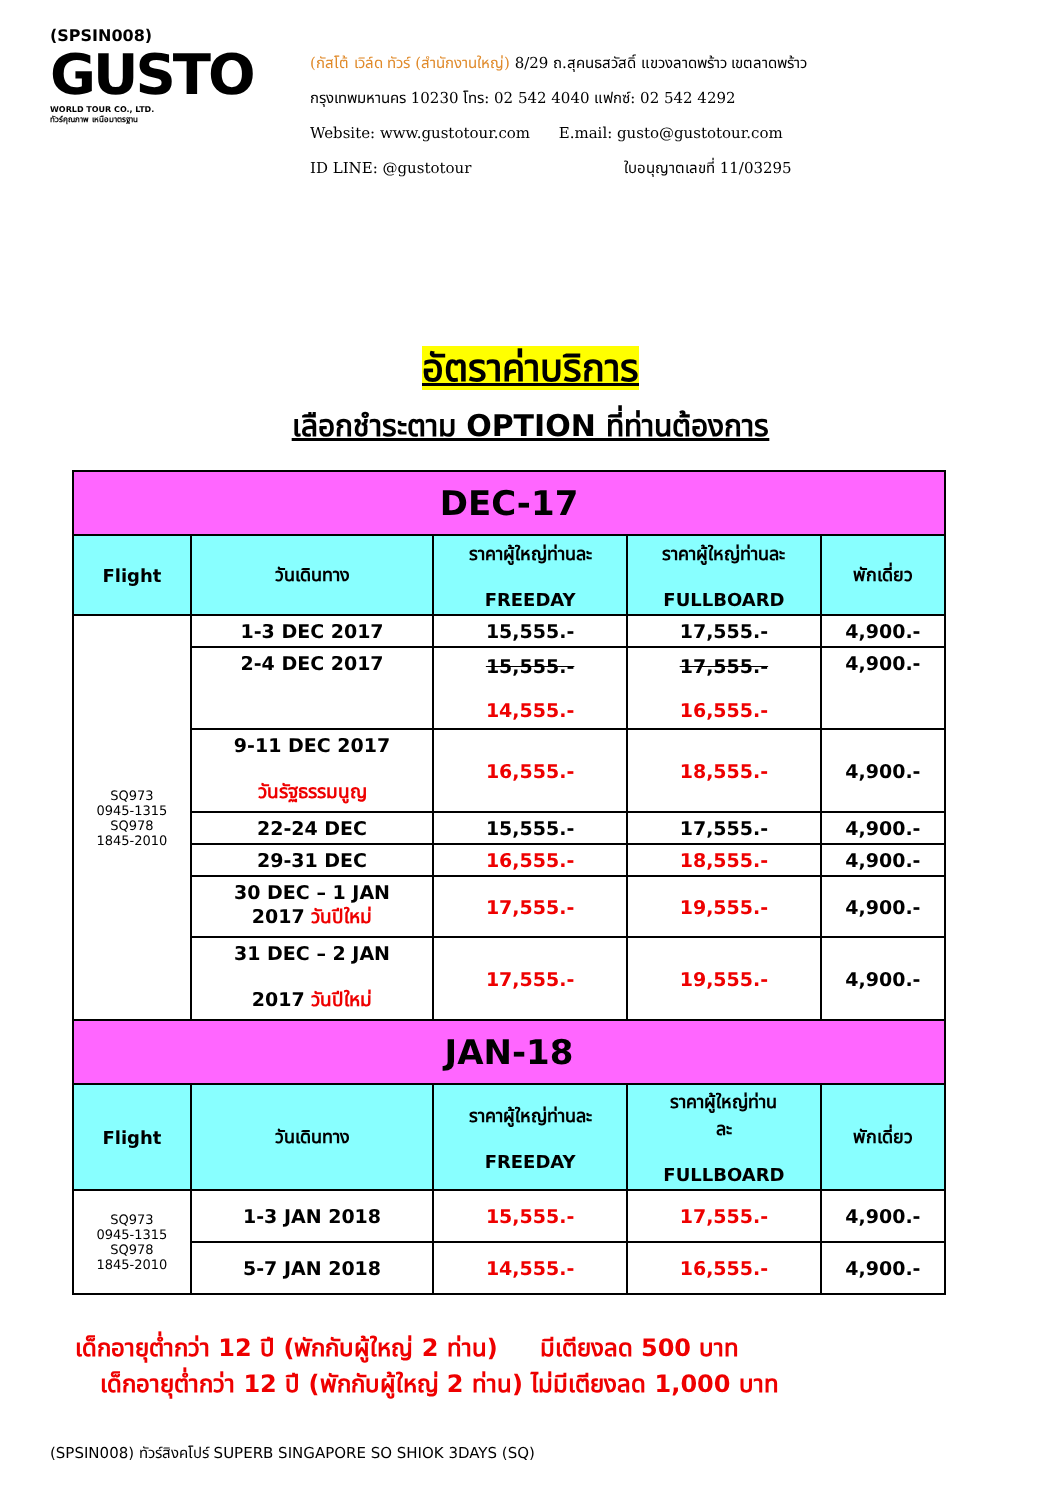(SPSIN008)
GUSTO
WORLD TOUR CO., LTD.
ทัวร์คุณภาพ เหนือมาตรฐาน
(กัสโต้ เวิล์ด ทัวร์ (สำนักงานใหญ่) 8/29 ถ.สุคนธสวัสดิ์ แขวงลาดพร้าว เขตลาดพร้าว
กรุงเทพมหานคร 10230 โทร: 02 542 4040 แฟกซ์: 02 542 4292
Website: www.gustotour.com E.mail: gusto@gustotour.com
ID LINE: @gustotour ใบอนุญาตเลขที่ 11/03295
อัตราค่าบริการ
เลือกชำระตาม OPTION ที่ท่านต้องการ
| DEC-17 | | | | |
| Flight | วันเดินทาง | ราคาผู้ใหญ่ท่านละ FREEDAY | ราคาผู้ใหญ่ท่านละ FULLBOARD | พักเดี่ยว |
| SQ973 0945-1315 SQ978 1845-2010 | 1-3 DEC 2017 | 15,555.- | 17,555.- | 4,900.- |
| | 2-4 DEC 2017 | 15,555.- 14,555.- | 17,555.- 16,555.- | 4,900.- |
| | 9-11 DEC 2017 วันรัฐธรรมนูญ | 16,555.- | 18,555.- | 4,900.- |
| | 22-24 DEC | 15,555.- | 17,555.- | 4,900.- |
| | 29-31 DEC | 16,555.- | 18,555.- | 4,900.- |
| | 30 DEC – 1 JAN 2017 วันปีใหม่ | 17,555.- | 19,555.- | 4,900.- |
| | 31 DEC – 2 JAN 2017 วันปีใหม่ | 17,555.- | 19,555.- | 4,900.- |
| JAN-18 | | | | |
| Flight | วันเดินทาง | ราคาผู้ใหญ่ท่านละ FREEDAY | ราคาผู้ใหญ่ท่าน ละ FULLBOARD | พักเดี่ยว |
| SQ973 0945-1315 SQ978 1845-2010 | 1-3 JAN 2018 | 15,555.- | 17,555.- | 4,900.- |
| | 5-7 JAN 2018 | 14,555.- | 16,555.- | 4,900.- |
เด็กอายุต่ำกว่า 12 ปี (พักกับผู้ใหญ่ 2 ท่าน) มีเตียงลด 500 บาท
เด็กอายุต่ำกว่า 12 ปี (พักกับผู้ใหญ่ 2 ท่าน) ไม่มีเตียงลด 1,000 บาท
(SPSIN008) ทัวร์สิงคโปร์ SUPERB SINGAPORE SO SHIOK 3DAYS (SQ)